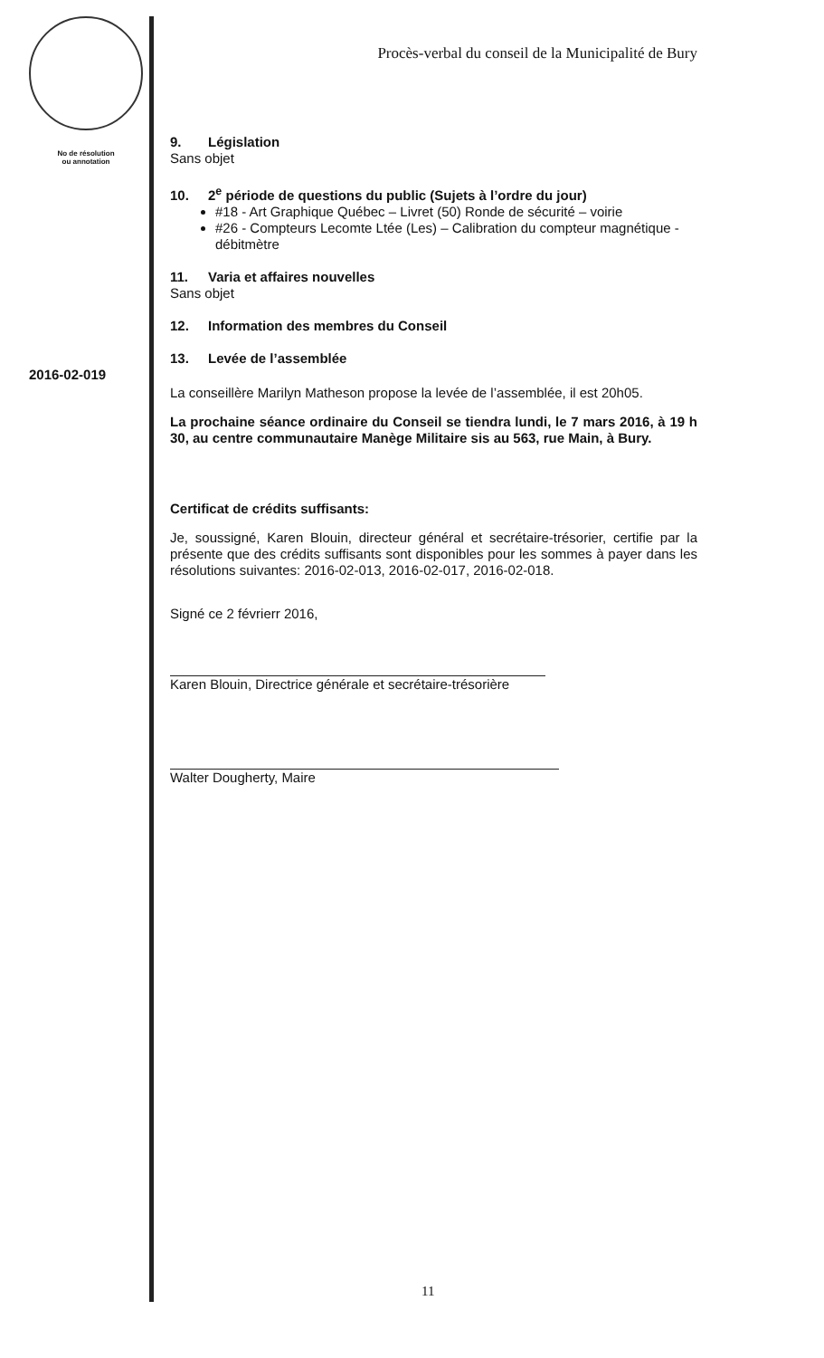No de résolution
ou annotation
2016-02-019
Procès-verbal du conseil de la Municipalité de Bury
9. Législation
Sans objet
10. 2<sup>e</sup> période de questions du public (Sujets à l’ordre du jour)
#18 - Art Graphique Québec – Livret (50) Ronde de sécurité – voirie
#26 - Compteurs Lecomte Ltée (Les) – Calibration du compteur magnétique - débitmètre
11. Varia et affaires nouvelles
Sans objet
12. Information des membres du Conseil
13. Levée de l’assemblée
La conseillère Marilyn Matheson propose la levée de l’assemblée, il est 20h05.
La prochaine séance ordinaire du Conseil se tiendra lundi, le 7 mars 2016, à 19 h 30, au centre communautaire Manège Militaire sis au 563, rue Main, à Bury.
Certificat de crédits suffisants:
Je, soussigné, Karen Blouin, directeur général et secrétaire-trésorier, certifie par la présente que des crédits suffisants sont disponibles pour les sommes à payer dans les résolutions suivantes: 2016-02-013, 2016-02-017, 2016-02-018.
Signé ce 2 févrierr 2016,
Karen Blouin, Directrice générale et secrétaire-trésorière
Walter Dougherty, Maire
11